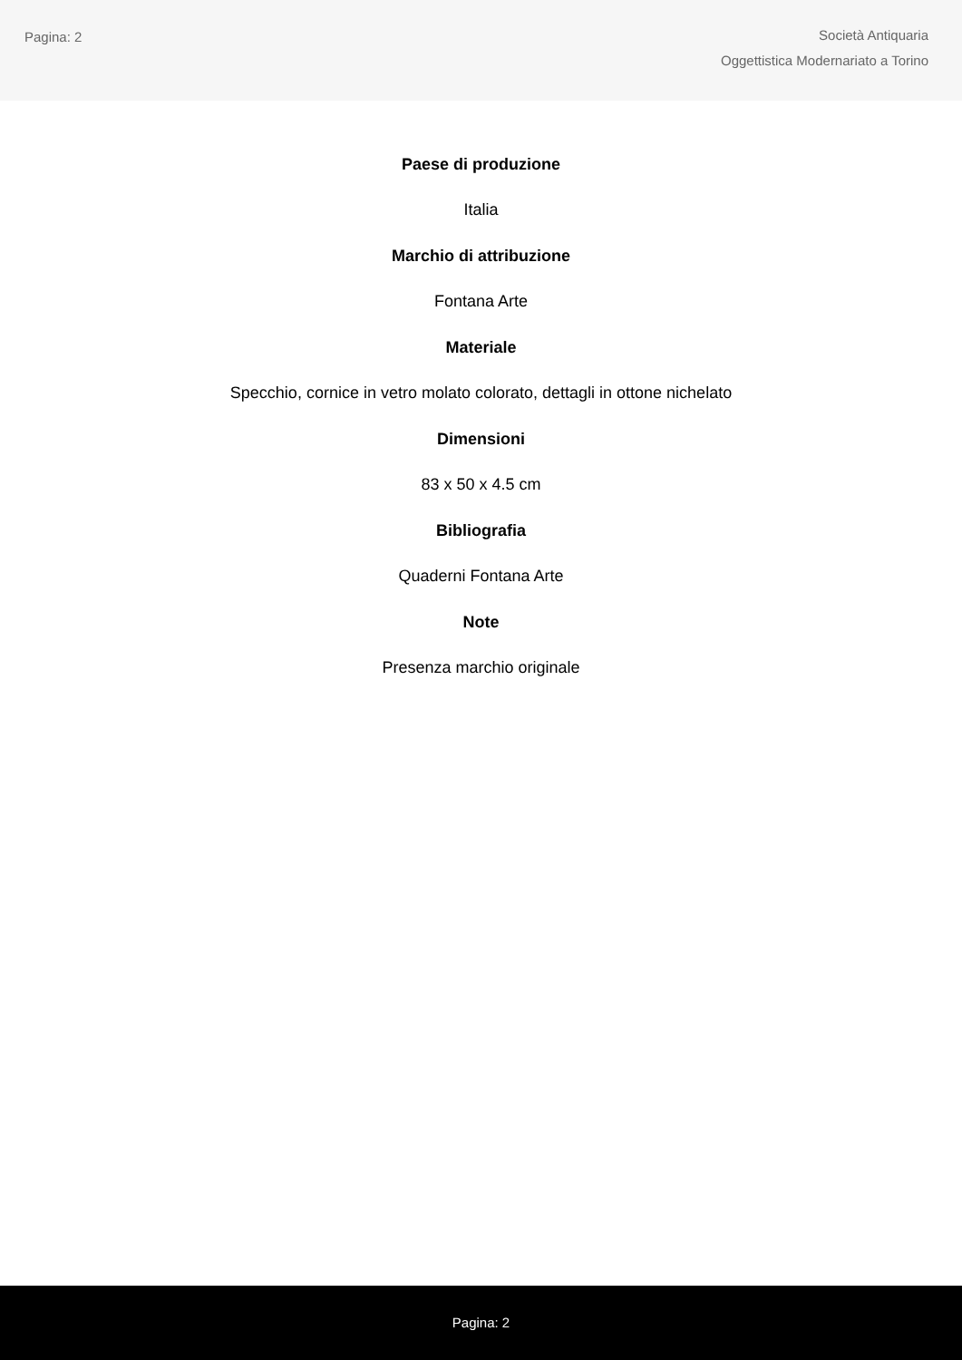Pagina: 2
Società Antiquaria
Oggettistica Modernariato a Torino
Paese di produzione
Italia
Marchio di attribuzione
Fontana Arte
Materiale
Specchio, cornice in vetro molato colorato, dettagli in ottone nichelato
Dimensioni
83 x 50 x 4.5 cm
Bibliografia
Quaderni Fontana Arte
Note
Presenza marchio originale
Pagina: 2